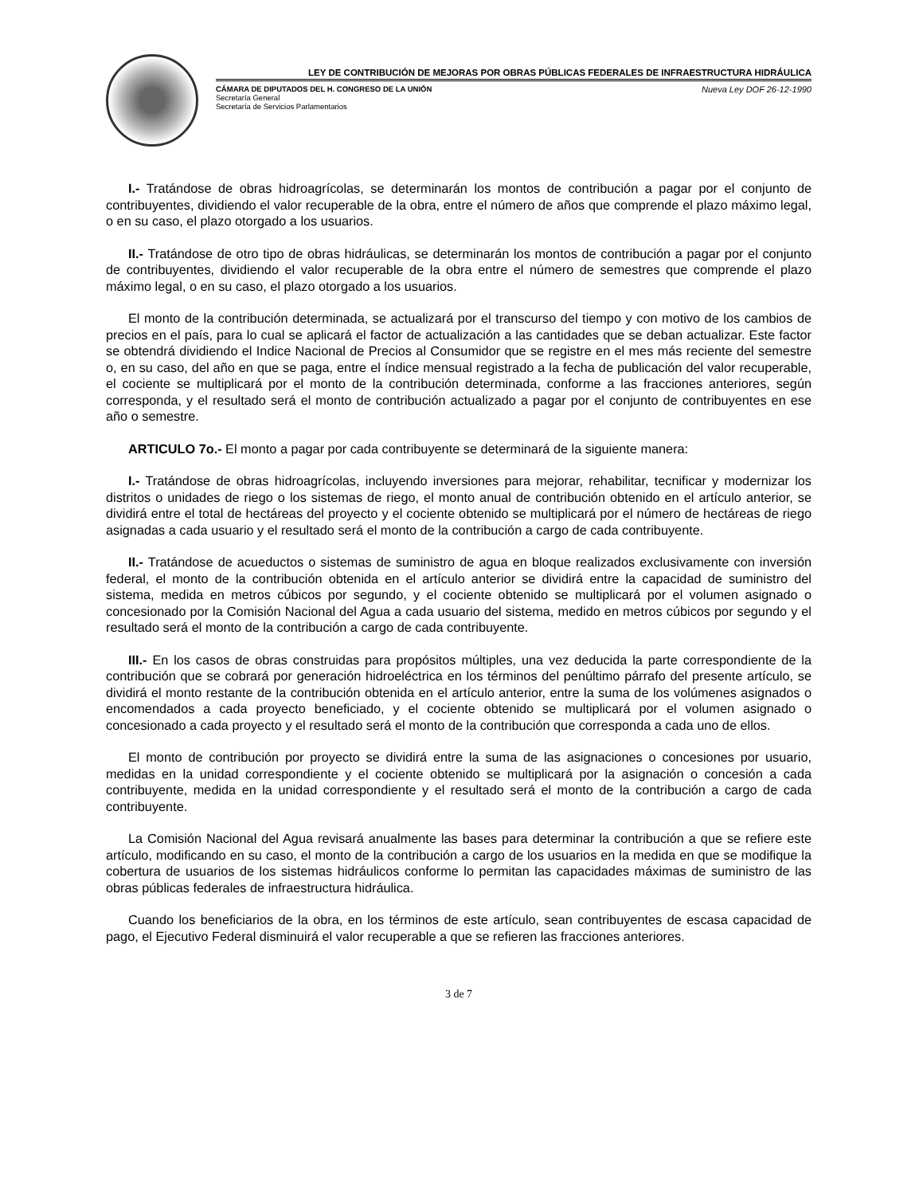LEY DE CONTRIBUCIÓN DE MEJORAS POR OBRAS PÚBLICAS FEDERALES DE INFRAESTRUCTURA HIDRÁULICA
CÁMARA DE DIPUTADOS DEL H. CONGRESO DE LA UNIÓN
Secretaría General
Secretaría de Servicios Parlamentarios
Nueva Ley DOF 26-12-1990
I.- Tratándose de obras hidroagrícolas, se determinarán los montos de contribución a pagar por el conjunto de contribuyentes, dividiendo el valor recuperable de la obra, entre el número de años que comprende el plazo máximo legal, o en su caso, el plazo otorgado a los usuarios.
II.- Tratándose de otro tipo de obras hidráulicas, se determinarán los montos de contribución a pagar por el conjunto de contribuyentes, dividiendo el valor recuperable de la obra entre el número de semestres que comprende el plazo máximo legal, o en su caso, el plazo otorgado a los usuarios.
El monto de la contribución determinada, se actualizará por el transcurso del tiempo y con motivo de los cambios de precios en el país, para lo cual se aplicará el factor de actualización a las cantidades que se deban actualizar. Este factor se obtendrá dividiendo el Indice Nacional de Precios al Consumidor que se registre en el mes más reciente del semestre o, en su caso, del año en que se paga, entre el índice mensual registrado a la fecha de publicación del valor recuperable, el cociente se multiplicará por el monto de la contribución determinada, conforme a las fracciones anteriores, según corresponda, y el resultado será el monto de contribución actualizado a pagar por el conjunto de contribuyentes en ese año o semestre.
ARTICULO 7o.- El monto a pagar por cada contribuyente se determinará de la siguiente manera:
I.- Tratándose de obras hidroagrícolas, incluyendo inversiones para mejorar, rehabilitar, tecnificar y modernizar los distritos o unidades de riego o los sistemas de riego, el monto anual de contribución obtenido en el artículo anterior, se dividirá entre el total de hectáreas del proyecto y el cociente obtenido se multiplicará por el número de hectáreas de riego asignadas a cada usuario y el resultado será el monto de la contribución a cargo de cada contribuyente.
II.- Tratándose de acueductos o sistemas de suministro de agua en bloque realizados exclusivamente con inversión federal, el monto de la contribución obtenida en el artículo anterior se dividirá entre la capacidad de suministro del sistema, medida en metros cúbicos por segundo, y el cociente obtenido se multiplicará por el volumen asignado o concesionado por la Comisión Nacional del Agua a cada usuario del sistema, medido en metros cúbicos por segundo y el resultado será el monto de la contribución a cargo de cada contribuyente.
III.- En los casos de obras construidas para propósitos múltiples, una vez deducida la parte correspondiente de la contribución que se cobrará por generación hidroeléctrica en los términos del penúltimo párrafo del presente artículo, se dividirá el monto restante de la contribución obtenida en el artículo anterior, entre la suma de los volúmenes asignados o encomendados a cada proyecto beneficiado, y el cociente obtenido se multiplicará por el volumen asignado o concesionado a cada proyecto y el resultado será el monto de la contribución que corresponda a cada uno de ellos.
El monto de contribución por proyecto se dividirá entre la suma de las asignaciones o concesiones por usuario, medidas en la unidad correspondiente y el cociente obtenido se multiplicará por la asignación o concesión a cada contribuyente, medida en la unidad correspondiente y el resultado será el monto de la contribución a cargo de cada contribuyente.
La Comisión Nacional del Agua revisará anualmente las bases para determinar la contribución a que se refiere este artículo, modificando en su caso, el monto de la contribución a cargo de los usuarios en la medida en que se modifique la cobertura de usuarios de los sistemas hidráulicos conforme lo permitan las capacidades máximas de suministro de las obras públicas federales de infraestructura hidráulica.
Cuando los beneficiarios de la obra, en los términos de este artículo, sean contribuyentes de escasa capacidad de pago, el Ejecutivo Federal disminuirá el valor recuperable a que se refieren las fracciones anteriores.
3 de 7